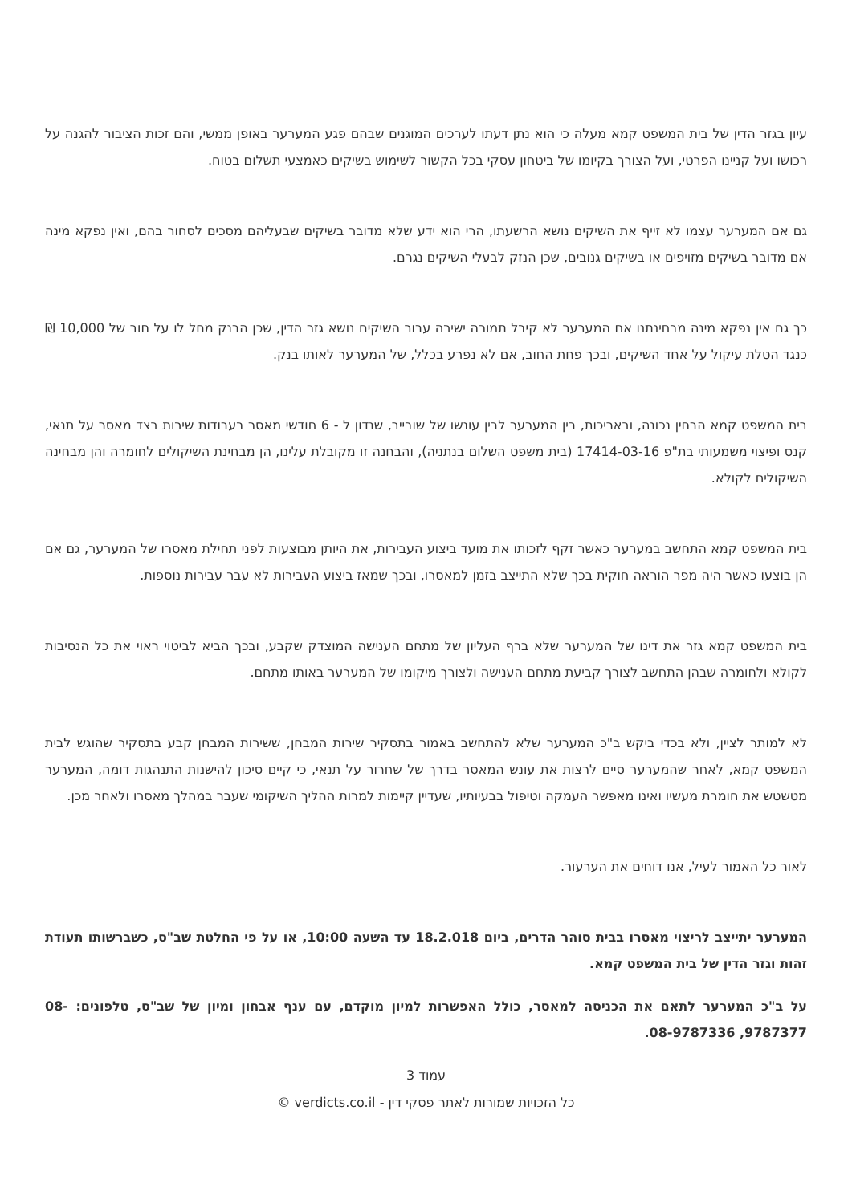עיון בגזר הדין של בית המשפט קמא מעלה כי הוא נתן דעתו לערכים המוגנים שבהם פגע המערער באופן ממשי, והם זכות הציבור להגנה על רכושו ועל קניינו הפרטי, ועל הצורך בקיומו של ביטחון עסקי בכל הקשור לשימוש בשיקים כאמצעי תשלום בטוח.
גם אם המערער עצמו לא זייף את השיקים נושא הרשעתו, הרי הוא ידע שלא מדובר בשיקים שבעליהם מסכים לסחור בהם, ואין נפקא מינה אם מדובר בשיקים מזויפים או בשיקים גנובים, שכן הנזק לבעלי השיקים נגרם.
כך גם אין נפקא מינה מבחינתנו אם המערער לא קיבל תמורה ישירה עבור השיקים נושא גזר הדין, שכן הבנק מחל לו על חוב של 10,000 ₪ כנגד הטלת עיקול על אחד השיקים, ובכך פחת החוב, אם לא נפרע בכלל, של המערער לאותו בנק.
בית המשפט קמא הבחין נכונה, ובאריכות, בין המערער לבין עונשו של שובייב, שנדון ל - 6 חודשי מאסר בעבודות שירות בצד מאסר על תנאי, קנס ופיצוי משמעותי בת"פ 17414-03-16 (בית משפט השלום בנתניה), והבחנה זו מקובלת עלינו, הן מבחינת השיקולים לחומרה והן מבחינה השיקולים לקולא.
בית המשפט קמא התחשב במערער כאשר זקף לזכותו את מועד ביצוע העבירות, את היותן מבוצעות לפני תחילת מאסרו של המערער, גם אם הן בוצעו כאשר היה מפר הוראה חוקית בכך שלא התייצב בזמן למאסרו, ובכך שמאז ביצוע העבירות לא עבר עבירות נוספות.
בית המשפט קמא גזר את דינו של המערער שלא ברף העליון של מתחם הענישה המוצדק שקבע, ובכך הביא לביטוי ראוי את כל הנסיבות לקולא ולחומרה שבהן התחשב לצורך קביעת מתחם הענישה ולצורך מיקומו של המערער באותו מתחם.
לא למותר לציין, ולא בכדי ביקש ב"כ המערער שלא להתחשב באמור בתסקיר שירות המבחן, ששירות המבחן קבע בתסקיר שהוגש לבית המשפט קמא, לאחר שהמערער סיים לרצות את עונש המאסר בדרך של שחרור על תנאי, כי קיים סיכון להישנות התנהגות דומה, המערער מטשטש את חומרת מעשיו ואינו מאפשר העמקה וטיפול בבעיותיו, שעדיין קיימות למרות ההליך השיקומי שעבר במהלך מאסרו ולאחר מכן.
לאור כל האמור לעיל, אנו דוחים את הערעור.
המערער יתייצב לריצוי מאסרו בבית סוהר הדרים, ביום 18.2.018 עד השעה 10:00, או על פי החלטת שב"ס, כשברשותו תעודת זהות וגזר הדין של בית המשפט קמא.
על ב"כ המערער לתאם את הכניסה למאסר, כולל האפשרות למיון מוקדם, עם ענף אבחון ומיון של שב"ס, טלפונים: 08-9787377, 08-9787336.
עמוד 3
כל הזכויות שמורות לאתר פסקי דין - verdicts.co.il ©